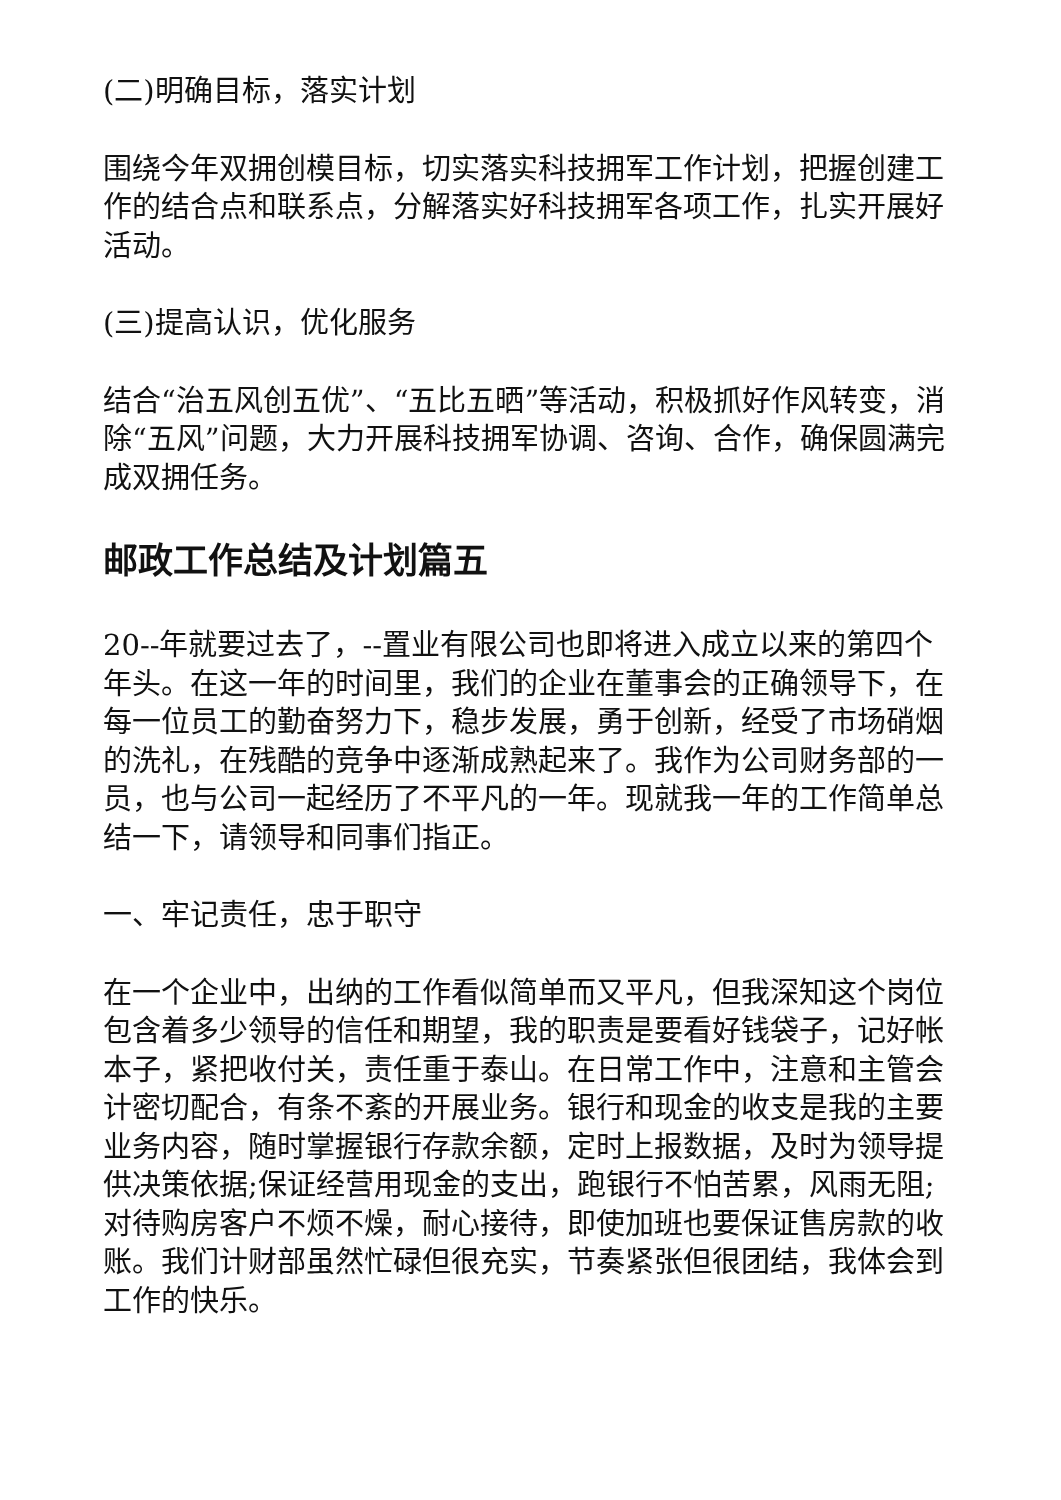(二)明确目标，落实计划
围绕今年双拥创模目标，切实落实科技拥军工作计划，把握创建工作的结合点和联系点，分解落实好科技拥军各项工作，扎实开展好活动。
(三)提高认识，优化服务
结合“治五风创五优”、“五比五晒”等活动，积极抓好作风转变，消除“五风”问题，大力开展科技拥军协调、咨询、合作，确保圆满完成双拥任务。
邮政工作总结及计划篇五
20--年就要过去了，--置业有限公司也即将进入成立以来的第四个年头。在这一年的时间里，我们的企业在董事会的正确领导下，在每一位员工的勤奋努力下，稳步发展，勇于创新，经受了市场硝烟的洗礼，在残酷的竞争中逐渐成熟起来了。我作为公司财务部的一员，也与公司一起经历了不平凡的一年。现就我一年的工作简单总结一下，请领导和同事们指正。
一、牢记责任，忠于职守
在一个企业中，出纳的工作看似简单而又平凡，但我深知这个岗位包含着多少领导的信任和期望，我的职责是要看好钱袋子，记好帐本子，紧把收付关，责任重于泰山。在日常工作中，注意和主管会计密切配合，有条不紊的开展业务。银行和现金的收支是我的主要业务内容，随时掌握银行存款余额，定时上报数据，及时为领导提供决策依据;保证经营用现金的支出，跑银行不怕苦累，风雨无阻;对待购房客户不烦不燥，耐心接待，即使加班也要保证售房款的收账。我们计财部虽然忙碌但很充实，节奏紧张但很团结，我体会到工作的快乐。